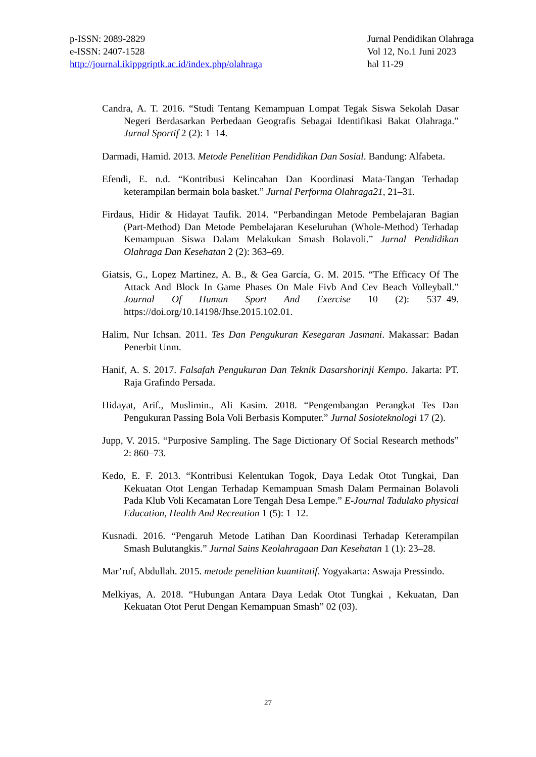p-ISSN: 2089-2829
e-ISSN: 2407-1528
http://journal.ikippgriptk.ac.id/index.php/olahraga
Jurnal Pendidikan Olahraga
Vol 12, No.1 Juni 2023
hal 11-29
Candra, A. T. 2016. “Studi Tentang Kemampuan Lompat Tegak Siswa Sekolah Dasar Negeri Berdasarkan Perbedaan Geografis Sebagai Identifikasi Bakat Olahraga.” Jurnal Sportif 2 (2): 1–14.
Darmadi, Hamid. 2013. Metode Penelitian Pendidikan Dan Sosial. Bandung: Alfabeta.
Efendi, E. n.d. “Kontribusi Kelincahan Dan Koordinasi Mata-Tangan Terhadap keterampilan bermain bola basket.” Jurnal Performa Olahraga21, 21–31.
Firdaus, Hidir & Hidayat Taufik. 2014. “Perbandingan Metode Pembelajaran Bagian (Part-Method) Dan Metode Pembelajaran Keseluruhan (Whole-Method) Terhadap Kemampuan Siswa Dalam Melakukan Smash Bolavoli.” Jurnal Pendidikan Olahraga Dan Kesehatan 2 (2): 363–69.
Giatsis, G., Lopez Martinez, A. B., & Gea García, G. M. 2015. “The Efficacy Of The Attack And Block In Game Phases On Male Fivb And Cev Beach Volleyball.” Journal Of Human Sport And Exercise 10 (2): 537–49. https://doi.org/10.14198/Jhse.2015.102.01.
Halim, Nur Ichsan. 2011. Tes Dan Pengukuran Kesegaran Jasmani. Makassar: Badan Penerbit Unm.
Hanif, A. S. 2017. Falsafah Pengukuran Dan Teknik Dasarshorinji Kempo. Jakarta: PT. Raja Grafindo Persada.
Hidayat, Arif., Muslimin., Ali Kasim. 2018. “Pengembangan Perangkat Tes Dan Pengukuran Passing Bola Voli Berbasis Komputer.” Jurnal Sosioteknologi 17 (2).
Jupp, V. 2015. “Purposive Sampling. The Sage Dictionary Of Social Research methods” 2: 860–73.
Kedo, E. F. 2013. “Kontribusi Kelentukan Togok, Daya Ledak Otot Tungkai, Dan Kekuatan Otot Lengan Terhadap Kemampuan Smash Dalam Permainan Bolavoli Pada Klub Voli Kecamatan Lore Tengah Desa Lempe.” E-Journal Tadulako physical Education, Health And Recreation 1 (5): 1–12.
Kusnadi. 2016. “Pengaruh Metode Latihan Dan Koordinasi Terhadap Keterampilan Smash Bulutangkis.” Jurnal Sains Keolahragaan Dan Kesehatan 1 (1): 23–28.
Mar’ruf, Abdullah. 2015. metode penelitian kuantitatif. Yogyakarta: Aswaja Pressindo.
Melkiyas, A. 2018. “Hubungan Antara Daya Ledak Otot Tungkai , Kekuatan, Dan Kekuatan Otot Perut Dengan Kemampuan Smash” 02 (03).
27